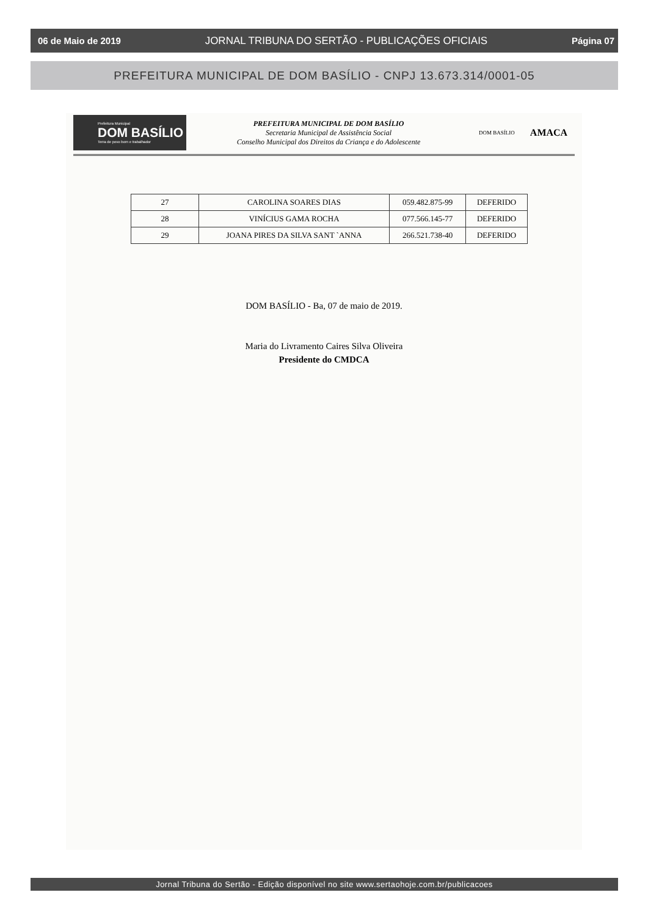06 de Maio de 2019 JORNAL TRIBUNA DO SERTÃO - PUBLICAÇÕES OFICIAIS Página 07
PREFEITURA MUNICIPAL DE DOM BASÍLIO - CNPJ 13.673.314/0001-05
Prefeitura Municipal
DOM BASÍLIO
Terra de povo bom e trabalhador
PREFEITURA MUNICIPAL DE DOM BASÍLIO
Secretaria Municipal de Assistência Social
Conselho Municipal dos Direitos da Criança e do Adolescente
DOM BASÍLIO
AMACA
| 27 | CAROLINA SOARES DIAS | 059.482.875-99 | DEFERIDO |
| 28 | VINÍCIUS GAMA ROCHA | 077.566.145-77 | DEFERIDO |
| 29 | JOANA PIRES DA SILVA SANT `ANNA | 266.521.738-40 | DEFERIDO |
DOM BASÍLIO - Ba, 07 de maio de 2019.
Maria do Livramento Caires Silva Oliveira
Presidente do CMDCA
Jornal Tribuna do Sertão - Edição disponível no site www.sertaohoje.com.br/publicacoes